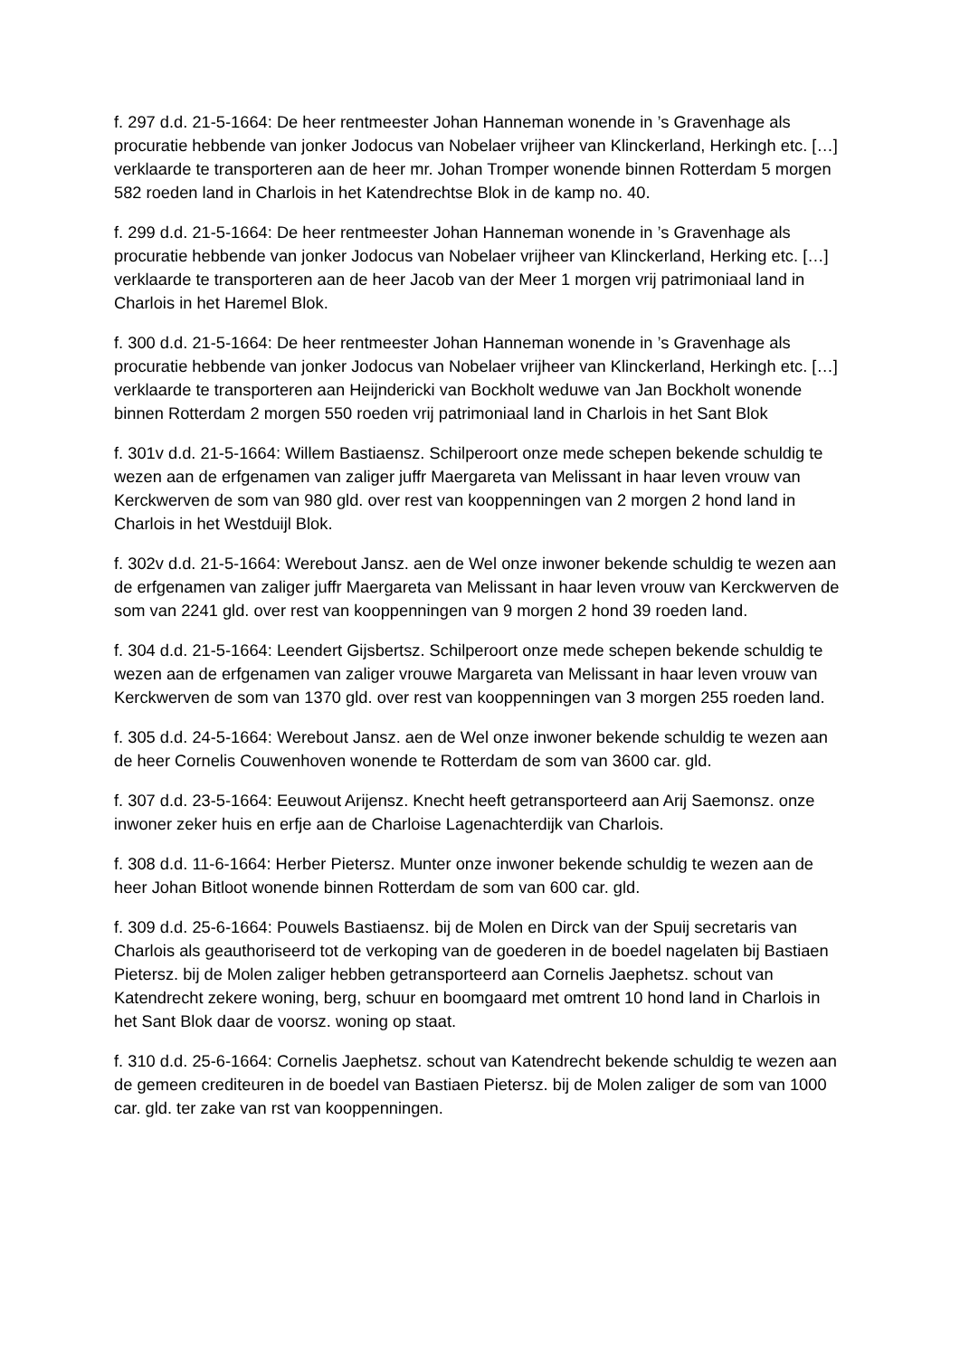f. 297 d.d. 21-5-1664: De heer rentmeester Johan Hanneman wonende in ’s Gravenhage als procuratie hebbende van jonker Jodocus van Nobelaer vrijheer van Klinckerland, Herkingh etc. […] verklaarde te transporteren aan de heer mr. Johan Tromper wonende binnen Rotterdam 5 morgen 582 roeden land in Charlois in het Katendrechtse Blok in de kamp no. 40.
f. 299 d.d. 21-5-1664: De heer rentmeester Johan Hanneman wonende in ’s Gravenhage als procuratie hebbende van jonker Jodocus van Nobelaer vrijheer van Klinckerland, Herking etc. […] verklaarde te transporteren aan de heer Jacob van der Meer 1 morgen vrij patrimoniaal land in Charlois in het Haremel Blok.
f. 300 d.d. 21-5-1664: De heer rentmeester Johan Hanneman wonende in ’s Gravenhage als procuratie hebbende van jonker Jodocus van Nobelaer vrijheer van Klinckerland, Herkingh etc. […] verklaarde te transporteren aan Heijndericki van Bockholt weduwe van Jan Bockholt wonende binnen Rotterdam 2 morgen 550 roeden vrij patrimoniaal land in Charlois in het Sant Blok
f. 301v d.d. 21-5-1664: Willem Bastiaensz. Schilperoort onze mede schepen bekende schuldig te wezen aan de erfgenamen van zaliger juffr Maergareta van Melissant in haar leven vrouw van Kerckwerven de som van 980 gld. over rest van kooppenningen van 2 morgen 2 hond land in Charlois in het Westduijl Blok.
f. 302v d.d. 21-5-1664: Werebout Jansz. aen de Wel onze inwoner bekende schuldig te wezen aan de erfgenamen van zaliger juffr Maergareta van Melissant in haar leven vrouw van Kerckwerven de som van 2241 gld. over rest van kooppenningen van 9 morgen 2 hond 39 roeden land.
f. 304 d.d. 21-5-1664: Leendert Gijsbertsz. Schilperoort onze mede schepen bekende schuldig te wezen aan de erfgenamen van zaliger vrouwe Margareta van Melissant in haar leven vrouw van Kerckwerven de som van 1370 gld. over rest van kooppenningen van 3 morgen 255 roeden land.
f. 305 d.d. 24-5-1664: Werebout Jansz. aen de Wel onze inwoner bekende schuldig te wezen aan de heer Cornelis Couwenhoven wonende te Rotterdam de som van 3600 car. gld.
f. 307 d.d. 23-5-1664: Eeuwout Arijensz. Knecht heeft getransporteerd aan Arij Saemonsz. onze inwoner zeker huis en erfje aan de Charloise Lagenachterdijk van Charlois.
f. 308 d.d. 11-6-1664: Herber Pietersz. Munter onze inwoner bekende schuldig te wezen aan de heer Johan Bitloot wonende binnen Rotterdam de som van 600 car. gld.
f. 309 d.d. 25-6-1664: Pouwels Bastiaensz. bij de Molen en Dirck van der Spuij secretaris van Charlois als geauthoriseerd tot de verkoping van de goederen in de boedel nagelaten bij Bastiaen Pietersz. bij de Molen zaliger hebben getransporteerd aan Cornelis Jaephetsz. schout van Katendrecht zekere woning, berg, schuur en boomgaard met omtrent 10 hond land in Charlois in het Sant Blok daar de voorsz. woning op staat.
f. 310 d.d. 25-6-1664: Cornelis Jaephetsz. schout van Katendrecht bekende schuldig te wezen aan de gemeen crediteuren in de boedel van Bastiaen Pietersz. bij de Molen zaliger de som van 1000 car. gld. ter zake van rst van kooppenningen.